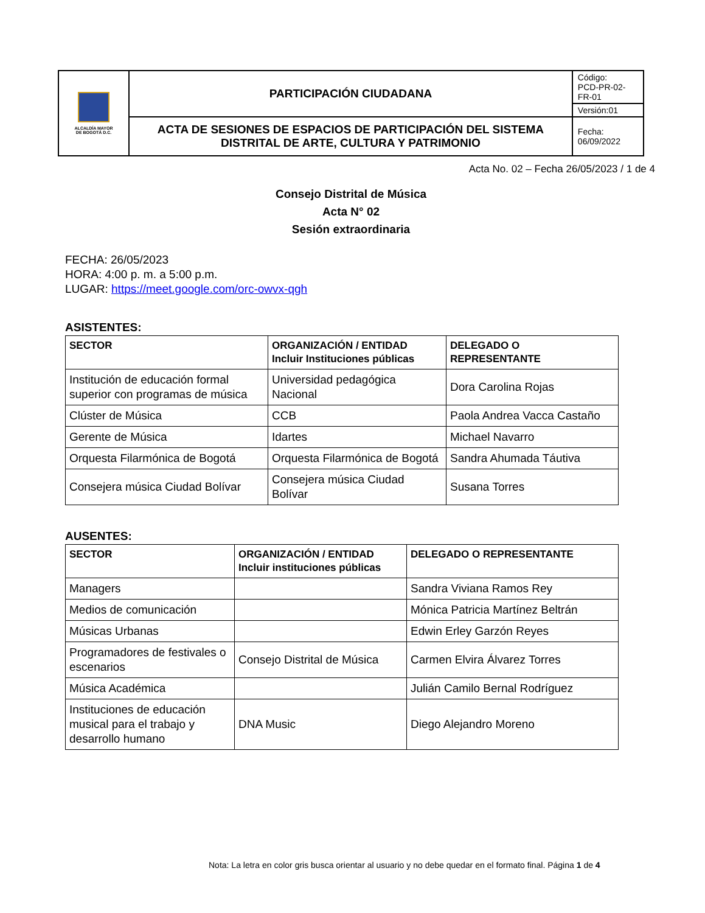| ALCALDÍA MAYOR DE BOGOTÁ D.C. | PARTICIPACIÓN CIUDADANA | Código: PCD-PR-02-FR-01 |
| | | Versión:01 |
| | ACTA DE SESIONES DE ESPACIOS DE PARTICIPACIÓN DEL SISTEMA DISTRITAL DE ARTE, CULTURA Y PATRIMONIO | Fecha: 06/09/2022 |
Acta No. 02 – Fecha 26/05/2023 / 1 de 4
Consejo Distrital de Música
Acta N° 02
Sesión extraordinaria
FECHA: 26/05/2023
HORA: 4:00 p. m. a 5:00 p.m.
LUGAR: https://meet.google.com/orc-owvx-qgh
ASISTENTES:
| SECTOR | ORGANIZACIÓN / ENTIDAD Incluir Instituciones públicas | DELEGADO O REPRESENTANTE |
| --- | --- | --- |
| Institución de educación formal superior con programas de música | Universidad pedagógica Nacional | Dora Carolina Rojas |
| Clúster de Música | CCB | Paola Andrea Vacca Castaño |
| Gerente de Música | Idartes | Michael Navarro |
| Orquesta Filarmónica de Bogotá | Orquesta Filarmónica de Bogotá | Sandra Ahumada Táutiva |
| Consejera música Ciudad Bolívar | Consejera música Ciudad Bolívar | Susana Torres |
AUSENTES:
| SECTOR | ORGANIZACIÓN / ENTIDAD Incluir instituciones públicas | DELEGADO O REPRESENTANTE |
| --- | --- | --- |
| Managers | | Sandra Viviana Ramos Rey |
| Medios de comunicación | | Mónica Patricia Martínez Beltrán |
| Músicas Urbanas | | Edwin Erley Garzón Reyes |
| Programadores de festivales o escenarios | Consejo Distrital de Música | Carmen Elvira Álvarez Torres |
| Música Académica | | Julián Camilo Bernal Rodríguez |
| Instituciones de educación musical para el trabajo y desarrollo humano | DNA Music | Diego Alejandro Moreno |
Nota: La letra en color gris busca orientar al usuario y no debe quedar en el formato final. Página 1 de 4